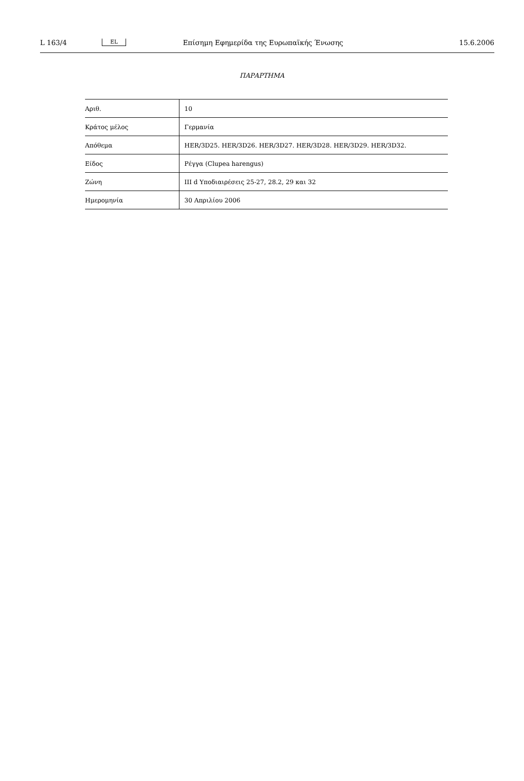L 163/4 EL Επίσημη Εφημερίδα της Ευρωπαϊκής Ένωσης 15.6.2006
ΠΑΡΑΡΤΗΜΑ
| Αριθ. | 10 |
| Κράτος μέλος | Γερμανία |
| Απόθεμα | HER/3D25. HER/3D26. HER/3D27. HER/3D28. HER/3D29. HER/3D32. |
| Είδος | Ρέγγα (Clupea harengus) |
| Ζώνη | III d Υποδιαιρέσεις 25-27, 28.2, 29 και 32 |
| Ημερομηνία | 30 Απριλίου 2006 |